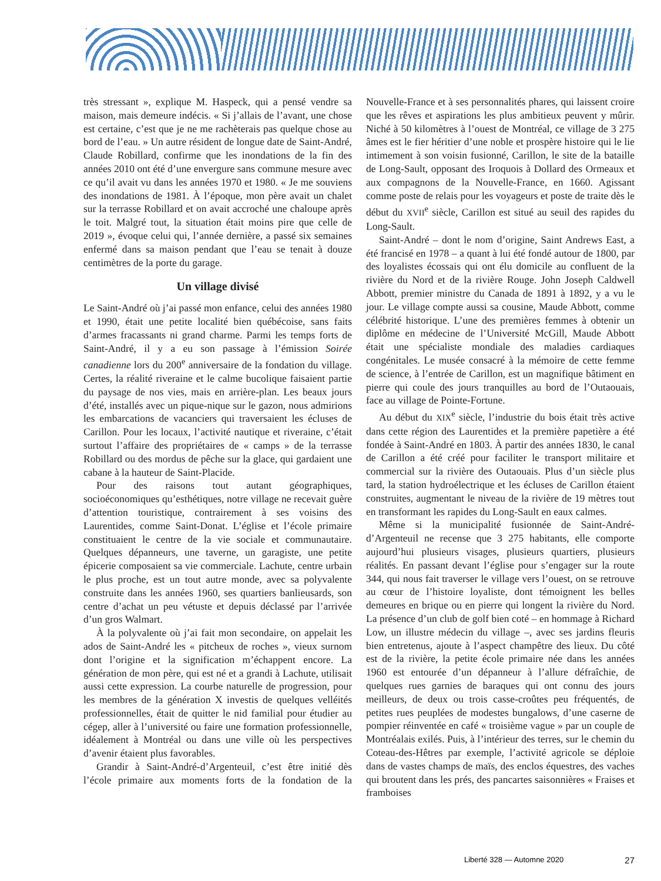très stressant », explique M. Haspeck, qui a pensé vendre sa maison, mais demeure indécis. « Si j’allais de l’avant, une chose est certaine, c’est que je ne me rachèterais pas quelque chose au bord de l’eau. » Un autre résident de longue date de Saint-André, Claude Robillard, confirme que les inondations de la fin des années 2010 ont été d’une envergure sans commune mesure avec ce qu’il avait vu dans les années 1970 et 1980. « Je me souviens des inondations de 1981. À l’époque, mon père avait un chalet sur la terrasse Robillard et on avait accroché une chaloupe après le toit. Malgré tout, la situation était moins pire que celle de 2019 », évoque celui qui, l’année dernière, a passé six semaines enfermé dans sa maison pendant que l’eau se tenait à douze centimètres de la porte du garage.
Un village divisé
Le Saint-André où j’ai passé mon enfance, celui des années 1980 et 1990, était une petite localité bien québécoise, sans faits d’armes fracassants ni grand charme. Parmi les temps forts de Saint-André, il y a eu son passage à l’émission Soirée canadienne lors du 200<sup>e</sup> anniversaire de la fondation du village. Certes, la réalité riveraine et le calme bucolique faisaient partie du paysage de nos vies, mais en arrière-plan. Les beaux jours d’été, installés avec un pique-nique sur le gazon, nous admirions les embarcations de vacanciers qui traversaient les écluses de Carillon. Pour les locaux, l’activité nautique et riveraine, c’était surtout l’affaire des propriétaires de « camps » de la terrasse Robillard ou des mordus de pêche sur la glace, qui gardaient une cabane à la hauteur de Saint-Placide.
Pour des raisons tout autant géographiques, socioéconomiques qu’esthétiques, notre village ne recevait guère d’attention touristique, contrairement à ses voisins des Laurentides, comme Saint-Donat. L’église et l’école primaire constituaient le centre de la vie sociale et communautaire. Quelques dépanneurs, une taverne, un garagiste, une petite épicerie composaient sa vie commerciale. Lachute, centre urbain le plus proche, est un tout autre monde, avec sa polyvalente construite dans les années 1960, ses quartiers banlieusards, son centre d’achat un peu vétuste et depuis déclassé par l’arrivée d’un gros Walmart.
À la polyvalente où j’ai fait mon secondaire, on appelait les ados de Saint-André les « pitcheux de roches », vieux surnom dont l’origine et la signification m’échappent encore. La génération de mon père, qui est né et a grandi à Lachute, utilisait aussi cette expression. La courbe naturelle de progression, pour les membres de la génération X investis de quelques velléités professionnelles, était de quitter le nid familial pour étudier au cégep, aller à l’université ou faire une formation professionnelle, idéalement à Montréal ou dans une ville où les perspectives d’avenir étaient plus favorables.
Grandir à Saint-André-d’Argenteuil, c’est être initié dès l’école primaire aux moments forts de la fondation de la Nouvelle-France et à ses personnalités phares, qui laissent croire que les rêves et aspirations les plus ambitieux peuvent y mûrir. Niché à 50 kilomètres à l’ouest de Montréal, ce village de 3 275 âmes est le fier héritier d’une noble et prospère histoire qui le lie intimement à son voisin fusionné, Carillon, le site de la bataille de Long-Sault, opposant des Iroquois à Dollard des Ormeaux et aux compagnons de la Nouvelle-France, en 1660. Agissant comme poste de relais pour les voyageurs et poste de traite dès le début du XVII<sup>e</sup> siècle, Carillon est situé au seuil des rapides du Long-Sault.
Saint-André – dont le nom d’origine, Saint Andrews East, a été francisé en 1978 – a quant à lui été fondé autour de 1800, par des loyalistes écossais qui ont élu domicile au confluent de la rivière du Nord et de la rivière Rouge. John Joseph Caldwell Abbott, premier ministre du Canada de 1891 à 1892, y a vu le jour. Le village compte aussi sa cousine, Maude Abbott, comme célébrité historique. L’une des premières femmes à obtenir un diplôme en médecine de l’Université McGill, Maude Abbott était une spécialiste mondiale des maladies cardiaques congénitales. Le musée consacré à la mémoire de cette femme de science, à l’entrée de Carillon, est un magnifique bâtiment en pierre qui coule des jours tranquilles au bord de l’Outaouais, face au village de Pointe-Fortune.
Au début du XIX<sup>e</sup> siècle, l’industrie du bois était très active dans cette région des Laurentides et la première papetière a été fondée à Saint-André en 1803. À partir des années 1830, le canal de Carillon a été créé pour faciliter le transport militaire et commercial sur la rivière des Outaouais. Plus d’un siècle plus tard, la station hydroélectrique et les écluses de Carillon étaient construites, augmentant le niveau de la rivière de 19 mètres tout en transformant les rapides du Long-Sault en eaux calmes.
Même si la municipalité fusionnée de Saint-André-d’Argenteuil ne recense que 3 275 habitants, elle comporte aujourd’hui plusieurs visages, plusieurs quartiers, plusieurs réalités. En passant devant l’église pour s’engager sur la route 344, qui nous fait traverser le village vers l’ouest, on se retrouve au cœur de l’histoire loyaliste, dont témoignent les belles demeures en brique ou en pierre qui longent la rivière du Nord. La présence d’un club de golf bien coté – en hommage à Richard Low, un illustre médecin du village –, avec ses jardins fleuris bien entretenus, ajoute à l’aspect champêtre des lieux. Du côté est de la rivière, la petite école primaire née dans les années 1960 est entourée d’un dépanneur à l’allure défraîchie, de quelques rues garnies de baraques qui ont connu des jours meilleurs, de deux ou trois casse-croûtes peu fréquentés, de petites rues peuplées de modestes bungalows, d’une caserne de pompier réinventée en café « troisième vague » par un couple de Montréalais exilés. Puis, à l’intérieur des terres, sur le chemin du Coteau-des-Hêtres par exemple, l’activité agricole se déploie dans de vastes champs de maïs, des enclos équestres, des vaches qui broutent dans les prés, des pancartes saisonnières « Fraises et framboises
Liberté 328 — Automne 2020 27